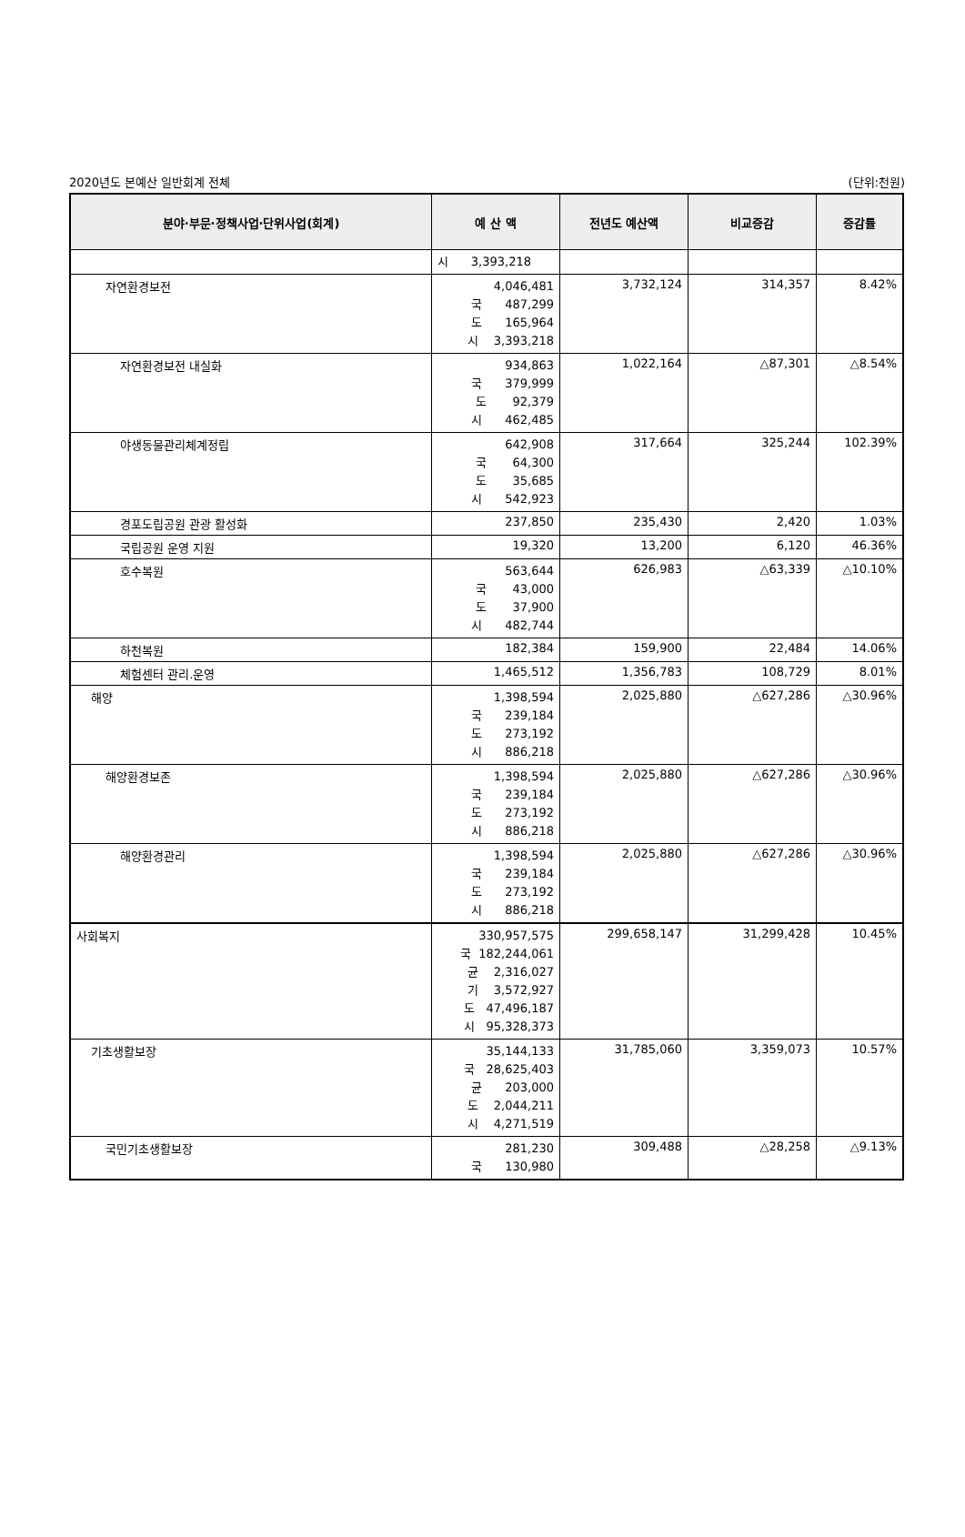2020년도 본예산 일반회계 전체 (단위:천원)
| 분야·부문·정책사업·단위사업(회계) | 예 산 액 | 전년도 예산액 | 비교증감 | 증감률 |
| --- | --- | --- | --- | --- |
| | 시 3,393,218 | | | |
| 자연환경보전 | 4,046,481 국 487,299 도 165,964 시 3,393,218 | 3,732,124 | 314,357 | 8.42% |
| 자연환경보전 내실화 | 934,863 국 379,999 도 92,379 시 462,485 | 1,022,164 | △87,301 | △8.54% |
| 야생동물관리체계정립 | 642,908 국 64,300 도 35,685 시 542,923 | 317,664 | 325,244 | 102.39% |
| 경포도립공원 관광 활성화 | 237,850 | 235,430 | 2,420 | 1.03% |
| 국립공원 운영 지원 | 19,320 | 13,200 | 6,120 | 46.36% |
| 호수복원 | 563,644 국 43,000 도 37,900 시 482,744 | 626,983 | △63,339 | △10.10% |
| 하천복원 | 182,384 | 159,900 | 22,484 | 14.06% |
| 체험센터 관리.운영 | 1,465,512 | 1,356,783 | 108,729 | 8.01% |
| 해양 | 1,398,594 국 239,184 도 273,192 시 886,218 | 2,025,880 | △627,286 | △30.96% |
| 해양환경보존 | 1,398,594 국 239,184 도 273,192 시 886,218 | 2,025,880 | △627,286 | △30.96% |
| 해양환경관리 | 1,398,594 국 239,184 도 273,192 시 886,218 | 2,025,880 | △627,286 | △30.96% |
| 사회복지 | 330,957,575 국 182,244,061 균 2,316,027 기 3,572,927 도 47,496,187 시 95,328,373 | 299,658,147 | 31,299,428 | 10.45% |
| 기초생활보장 | 35,144,133 국 28,625,403 균 203,000 도 2,044,211 시 4,271,519 | 31,785,060 | 3,359,073 | 10.57% |
| 국민기초생활보장 | 281,230 국 130,980 | 309,488 | △28,258 | △9.13% |